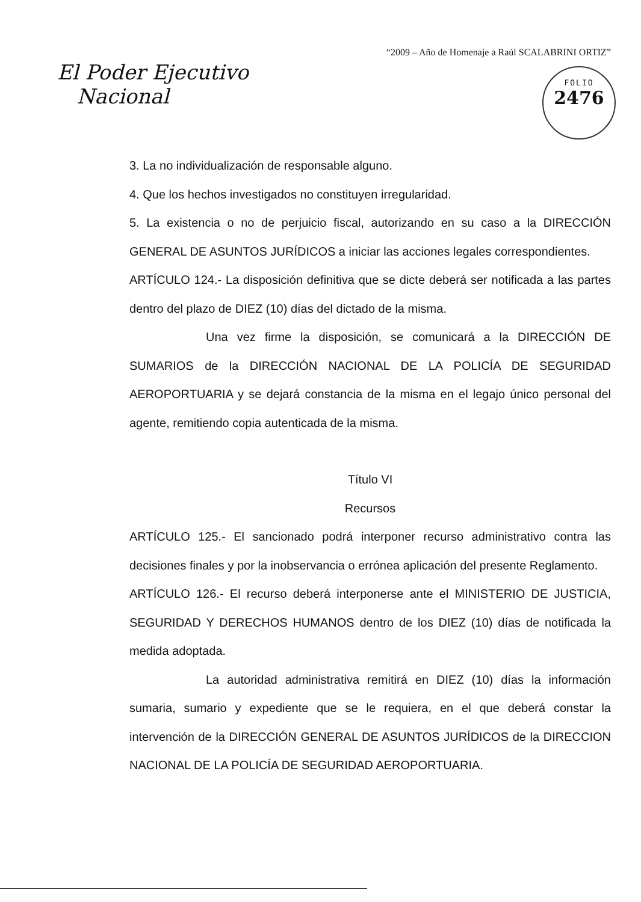“2009 – Año de Homenaje a Raúl SCALABRINI ORTIZ”
El Poder Ejecutivo
Nacional
FOLIO
2476
3. La no individualización de responsable alguno.
4. Que los hechos investigados no constituyen irregularidad.
5. La existencia o no de perjuicio fiscal, autorizando en su caso a la DIRECCIÓN GENERAL DE ASUNTOS JURÍDICOS a iniciar las acciones legales correspondientes.
ARTÍCULO 124.- La disposición definitiva que se dicte deberá ser notificada a las partes dentro del plazo de DIEZ (10) días del dictado de la misma.
Una vez firme la disposición, se comunicará a la DIRECCIÓN DE SUMARIOS de la DIRECCIÓN NACIONAL DE LA POLICÍA DE SEGURIDAD AEROPORTUARIA y se dejará constancia de la misma en el legajo único personal del agente, remitiendo copia autenticada de la misma.
Título VI
Recursos
ARTÍCULO 125.- El sancionado podrá interponer recurso administrativo contra las decisiones finales y por la inobservancia o errónea aplicación del presente Reglamento.
ARTÍCULO 126.- El recurso deberá interponerse ante el MINISTERIO DE JUSTICIA, SEGURIDAD Y DERECHOS HUMANOS dentro de los DIEZ (10) días de notificada la medida adoptada.
La autoridad administrativa remitirá en DIEZ (10) días la información sumaria, sumario y expediente que se le requiera, en el que deberá constar la intervención de la DIRECCIÓN GENERAL DE ASUNTOS JURÍDICOS de la DIRECCION NACIONAL DE LA POLICÍA DE SEGURIDAD AEROPORTUARIA.